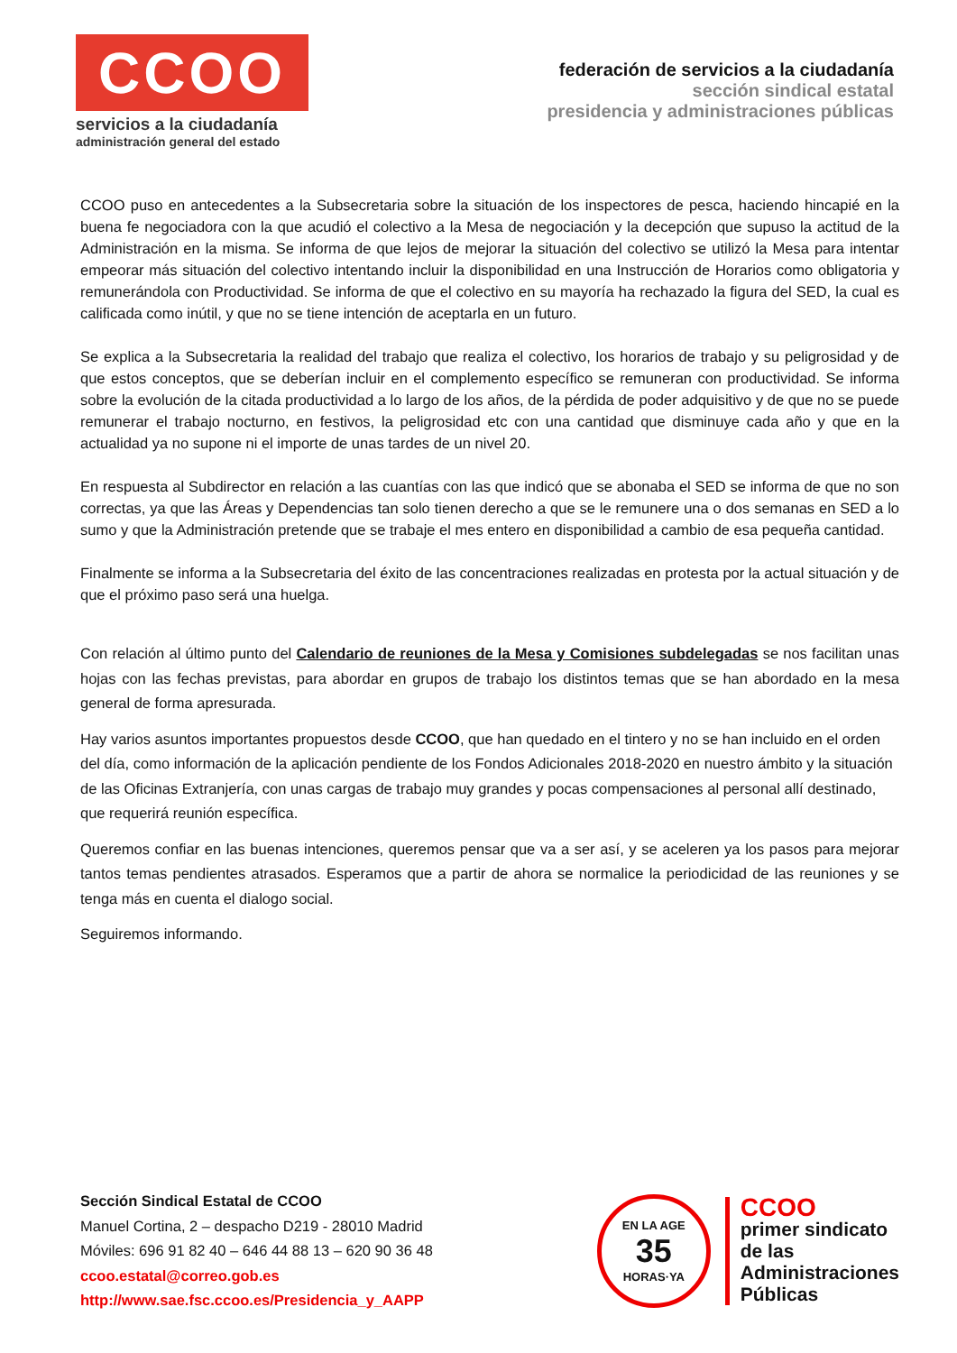CCOO
servicios a la ciudadanía
administración general del estado
federación de servicios a la ciudadanía
sección sindical estatal
presidencia y administraciones públicas
CCOO puso en antecedentes a la Subsecretaria sobre la situación de los inspectores de pesca, haciendo hincapié en la buena fe negociadora con la que acudió el colectivo a la Mesa de negociación y la decepción que supuso la actitud de la Administración en la misma. Se informa de que lejos de mejorar la situación del colectivo se utilizó la Mesa para intentar empeorar más situación del colectivo intentando incluir la disponibilidad en una Instrucción de Horarios como obligatoria y remunerándola con Productividad. Se informa de que el colectivo en su mayoría ha rechazado la figura del SED, la cual es calificada como inútil, y que no se tiene intención de aceptarla en un futuro.
Se explica a la Subsecretaria la realidad del trabajo que realiza el colectivo, los horarios de trabajo y su peligrosidad y de que estos conceptos, que se deberían incluir en el complemento específico se remuneran con productividad. Se informa sobre la evolución de la citada productividad a lo largo de los años, de la pérdida de poder adquisitivo y de que no se puede remunerar el trabajo nocturno, en festivos, la peligrosidad etc con una cantidad que disminuye cada año y que en la actualidad ya no supone ni el importe de unas tardes de un nivel 20.
En respuesta al Subdirector en relación a las cuantías con las que indicó que se abonaba el SED se informa de que no son correctas, ya que las Áreas y Dependencias tan solo tienen derecho a que se le remunere una o dos semanas en SED a lo sumo y que la Administración pretende que se trabaje el mes entero en disponibilidad a cambio de esa pequeña cantidad.
Finalmente se informa a la Subsecretaria del éxito de las concentraciones realizadas en protesta por la actual situación y de que el próximo paso será una huelga.
Con relación al último punto del Calendario de reuniones de la Mesa y Comisiones subdelegadas se nos facilitan unas hojas con las fechas previstas, para abordar en grupos de trabajo los distintos temas que se han abordado en la mesa general de forma apresurada.
Hay varios asuntos importantes propuestos desde CCOO, que han quedado en el tintero y no se han incluido en el orden del día, como información de la aplicación pendiente de los Fondos Adicionales 2018-2020 en nuestro ámbito y la situación de las Oficinas Extranjería, con unas cargas de trabajo muy grandes y pocas compensaciones al personal allí destinado, que requerirá reunión específica.
Queremos confiar en las buenas intenciones, queremos pensar que va a ser así, y se aceleren ya los pasos para mejorar tantos temas pendientes atrasados. Esperamos que a partir de ahora se normalice la periodicidad de las reuniones y se tenga más en cuenta el dialogo social.
Seguiremos informando.
Sección Sindical Estatal de CCOO
Manuel Cortina, 2 – despacho D219 - 28010 Madrid
Móviles: 696 91 82 40 – 646 44 88 13 – 620 90 36 48
ccoo.estatal@correo.gob.es
http://www.sae.fsc.ccoo.es/Presidencia_y_AAPP
EN LA AGE
35
HORAS·YA
CCOO
primer sindicato
de las
Administraciones
Públicas